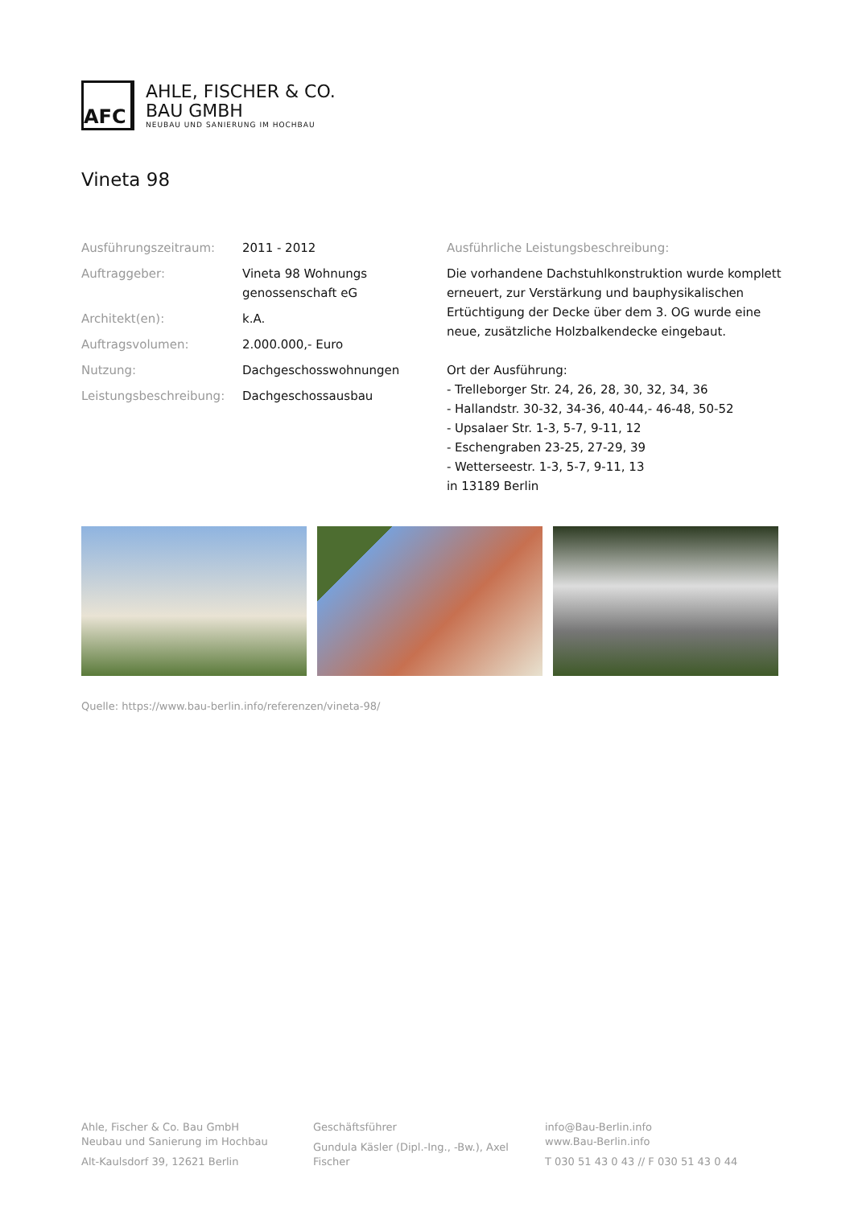AFC
AHLE, FISCHER & CO.
BAU GMBH
NEUBAU UND SANIERUNG IM HOCHBAU
Vineta 98
Ausführungszeitraum: 2011 - 2012
Auftraggeber: Vineta 98 Wohnungs
genossenschaft eG
Architekt(en): k.A.
Auftragsvolumen: 2.000.000,- Euro
Nutzung: Dachgeschosswohnungen
Leistungsbeschreibung: Dachgeschossausbau
Ausführliche Leistungsbeschreibung:
Die vorhandene Dachstuhlkonstruktion wurde komplett erneuert, zur Verstärkung und bauphysikalischen Ertüchtigung der Decke über dem 3. OG wurde eine neue, zusätzliche Holzbalkendecke eingebaut.
Ort der Ausführung:
- Trelleborger Str. 24, 26, 28, 30, 32, 34, 36
- Hallandstr. 30-32, 34-36, 40-44,- 46-48, 50-52
- Upsalaer Str. 1-3, 5-7, 9-11, 12
- Eschengraben 23-25, 27-29, 39
- Wetterseestr. 1-3, 5-7, 9-11, 13
in 13189 Berlin
Quelle: https://www.bau-berlin.info/referenzen/vineta-98/
Ahle, Fischer & Co. Bau GmbH
Neubau und Sanierung im Hochbau
Alt-Kaulsdorf 39, 12621 Berlin
Geschäftsführer
Gundula Käsler (Dipl.-Ing., -Bw.), Axel Fischer
info@Bau-Berlin.info
www.Bau-Berlin.info
T 030 51 43 0 43 // F 030 51 43 0 44